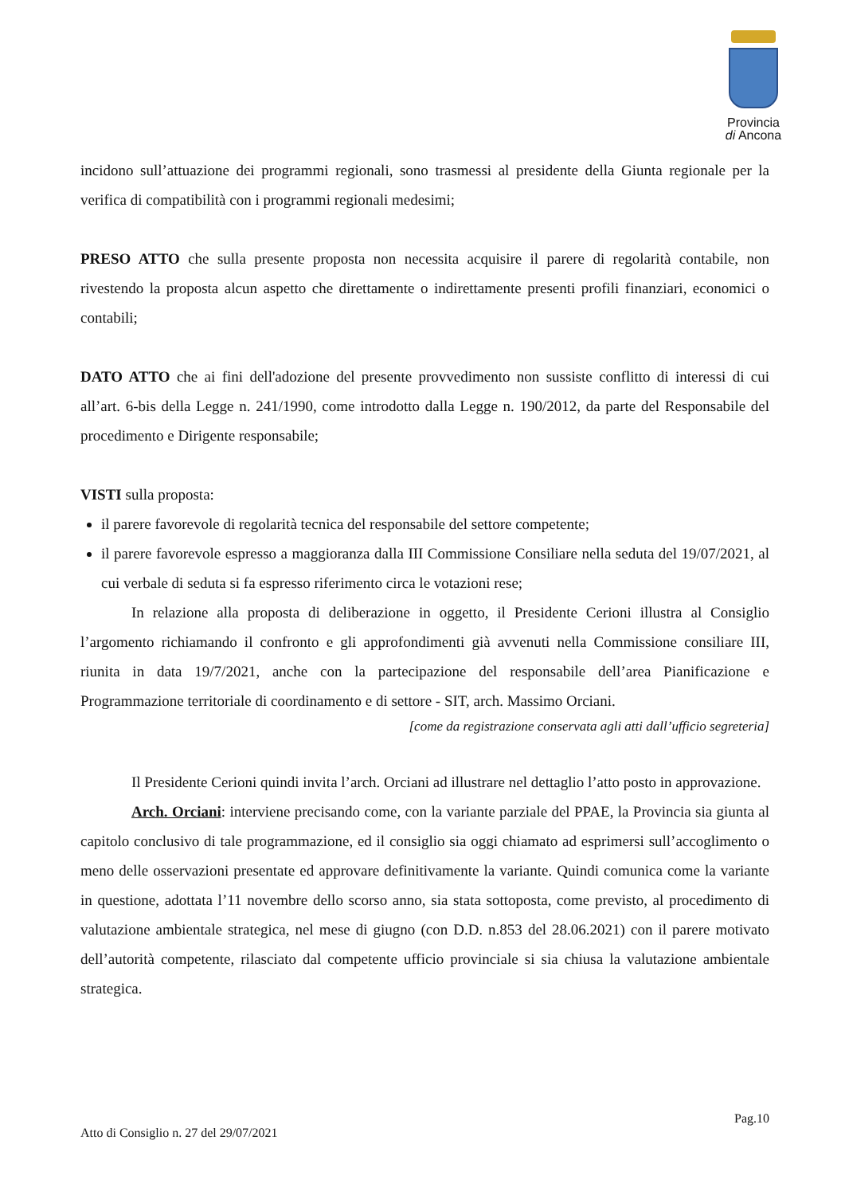Provincia
di Ancona
incidono sull’attuazione dei programmi regionali, sono trasmessi al presidente della Giunta regionale per la verifica di compatibilità con i programmi regionali medesimi;
PRESO ATTO che sulla presente proposta non necessita acquisire il parere di regolarità contabile, non rivestendo la proposta alcun aspetto che direttamente o indirettamente presenti profili finanziari, economici o contabili;
DATO ATTO che ai fini dell'adozione del presente provvedimento non sussiste conflitto di interessi di cui all’art. 6-bis della Legge n. 241/1990, come introdotto dalla Legge n. 190/2012, da parte del Responsabile del procedimento e Dirigente responsabile;
VISTI sulla proposta:
il parere favorevole di regolarità tecnica del responsabile del settore competente;
il parere favorevole espresso a maggioranza dalla III Commissione Consiliare nella seduta del 19/07/2021, al cui verbale di seduta si fa espresso riferimento circa le votazioni rese;
In relazione alla proposta di deliberazione in oggetto, il Presidente Cerioni illustra al Consiglio l’argomento richiamando il confronto e gli approfondimenti già avvenuti nella Commissione consiliare III, riunita in data 19/7/2021, anche con la partecipazione del responsabile dell’area Pianificazione e Programmazione territoriale di coordinamento e di settore - SIT, arch. Massimo Orciani.
[come da registrazione conservata agli atti dall’ufficio segreteria]
Il Presidente Cerioni quindi invita l’arch. Orciani ad illustrare nel dettaglio l’atto posto in approvazione.
Arch. Orciani: interviene precisando come, con la variante parziale del PPAE, la Provincia sia giunta al capitolo conclusivo di tale programmazione, ed il consiglio sia oggi chiamato ad esprimersi sull’accoglimento o meno delle osservazioni presentate ed approvare definitivamente la variante. Quindi comunica come la variante in questione, adottata l’11 novembre dello scorso anno, sia stata sottoposta, come previsto, al procedimento di valutazione ambientale strategica, nel mese di giugno (con D.D. n.853 del 28.06.2021) con il parere motivato dell’autorità competente, rilasciato dal competente ufficio provinciale si sia chiusa la valutazione ambientale strategica.
Pag.10
Atto di Consiglio n. 27 del 29/07/2021